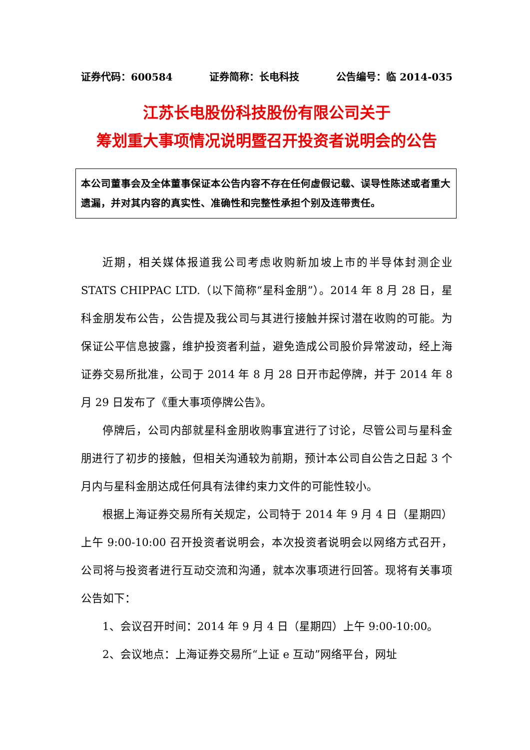证券代码：600584 证券简称：长电科技 公告编号：临 2014-035
江苏长电股份科技股份有限公司关于
筹划重大事项情况说明暨召开投资者说明会的公告
本公司董事会及全体董事保证本公告内容不存在任何虚假记载、误导性陈述或者重大遗漏，并对其内容的真实性、准确性和完整性承担个别及连带责任。
近期，相关媒体报道我公司考虑收购新加坡上市的半导体封测企业 STATS CHIPPAC LTD.（以下简称“星科金朋”）。2014 年 8 月 28 日，星科金朋发布公告，公告提及我公司与其进行接触并探讨潜在收购的可能。为保证公平信息披露，维护投资者利益，避免造成公司股价异常波动，经上海证券交易所批准，公司于 2014 年 8 月 28 日开市起停牌，并于 2014 年 8 月 29 日发布了《重大事项停牌公告》。
停牌后，公司内部就星科金朋收购事宜进行了讨论，尽管公司与星科金朋进行了初步的接触，但相关沟通较为前期，预计本公司自公告之日起 3 个月内与星科金朋达成任何具有法律约束力文件的可能性较小。
根据上海证券交易所有关规定，公司特于 2014 年 9 月 4 日（星期四）上午 9:00-10:00 召开投资者说明会，本次投资者说明会以网络方式召开，公司将与投资者进行互动交流和沟通，就本次事项进行回答。现将有关事项公告如下：
1、会议召开时间：2014 年 9 月 4 日（星期四）上午 9:00-10:00。
2、会议地点：上海证券交易所“上证 e 互动”网络平台，网址